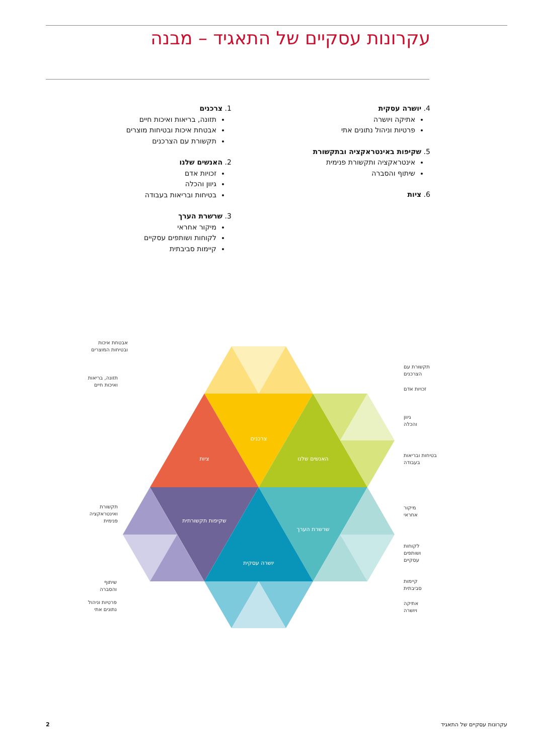עקרונות עסקיים של התאגיד – מבנה
1. צרכנים
תזונה, בריאות ואיכות חיים
אבטחת איכות ובטיחות מוצרים
תקשורת עם הצרכנים
2. האנשים שלנו
זכויות אדם
גיוון והכלה
בטיחות ובריאות בעבודה
3. שרשרת הערך
מיקור אחראי
לקוחות ושותפים עסקיים
קיימות סביבתית
4. יושרה עסקית
אתיקה ויושרה
פרטיות וניהול נתונים אתי
5. שקיפות באינטראקציה ובתקשורת
אינטראקציה ותקשורת פנימית
שיתוף והסברה
6. ציות
צרכנים
ציות
האנשים שלנו
שקיפות תקשורתית
שרשרת הערך
יושרה עסקית
אבטחת איכות
ובטיחות המוצרים
תזונה, בריאות
ואיכות חיים
תקשורת
ואינטראקציה
פנימית
שיתוף
והסברה
פרטיות וניהול
נתונים אתי
תקשורת עם
הצרכנים
זכויות אדם
גיוון
והכלה
בטיחות ובריאות
בעבודה
מיקור
אחראי
לקוחות
ושותפים
עסקיים
קיימות
סביבתית
אתיקה
ויושרה
2 עקרונות עסקיים של התאגיד